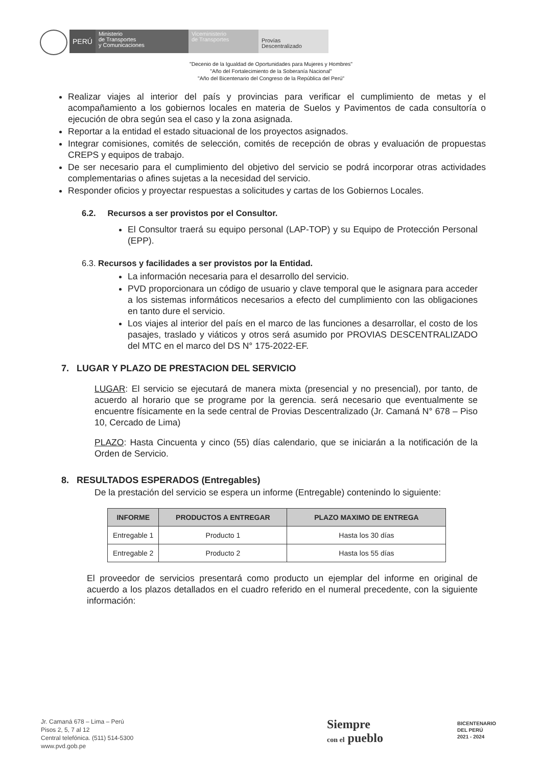PERÚ
Ministerio
de Transportes
y Comunicaciones
Viceministerio
de Transportes
Provías
Descentralizado
"Decenio de la Igualdad de Oportunidades para Mujeres y Hombres"
"Año del Fortalecimiento de la Soberanía Nacional"
"Año del Bicentenario del Congreso de la República del Perú"
Realizar viajes al interior del país y provincias para verificar el cumplimiento de metas y el acompañamiento a los gobiernos locales en materia de Suelos y Pavimentos de cada consultoría o ejecución de obra según sea el caso y la zona asignada.
Reportar a la entidad el estado situacional de los proyectos asignados.
Integrar comisiones, comités de selección, comités de recepción de obras y evaluación de propuestas CREPS y equipos de trabajo.
De ser necesario para el cumplimiento del objetivo del servicio se podrá incorporar otras actividades complementarias o afines sujetas a la necesidad del servicio.
Responder oficios y proyectar respuestas a solicitudes y cartas de los Gobiernos Locales.
6.2. Recursos a ser provistos por el Consultor.
El Consultor traerá su equipo personal (LAP-TOP) y su Equipo de Protección Personal (EPP).
6.3. Recursos y facilidades a ser provistos por la Entidad.
La información necesaria para el desarrollo del servicio.
PVD proporcionara un código de usuario y clave temporal que le asignara para acceder a los sistemas informáticos necesarios a efecto del cumplimiento con las obligaciones en tanto dure el servicio.
Los viajes al interior del país en el marco de las funciones a desarrollar, el costo de los pasajes, traslado y viáticos y otros será asumido por PROVIAS DESCENTRALIZADO del MTC en el marco del DS N° 175-2022-EF.
7. LUGAR Y PLAZO DE PRESTACION DEL SERVICIO
LUGAR: El servicio se ejecutará de manera mixta (presencial y no presencial), por tanto, de acuerdo al horario que se programe por la gerencia. será necesario que eventualmente se encuentre físicamente en la sede central de Provias Descentralizado (Jr. Camaná N° 678 – Piso 10, Cercado de Lima)
PLAZO: Hasta Cincuenta y cinco (55) días calendario, que se iniciarán a la notificación de la Orden de Servicio.
8. RESULTADOS ESPERADOS (Entregables)
De la prestación del servicio se espera un informe (Entregable) contenindo lo siguiente:
| INFORME | PRODUCTOS A ENTREGAR | PLAZO MAXIMO DE ENTREGA |
| --- | --- | --- |
| Entregable 1 | Producto 1 | Hasta los 30 días |
| Entregable 2 | Producto 2 | Hasta los 55 días |
El proveedor de servicios presentará como producto un ejemplar del informe en original de acuerdo a los plazos detallados en el cuadro referido en el numeral precedente, con la siguiente información:
Jr. Camaná 678 – Lima – Perú
Pisos 2, 5, 7 al 12
Central telefónica. (511) 514-5300
www.pvd.gob.pe
Siempre
con el pueblo
BICENTENARIO
DEL PERÚ
2021 - 2024